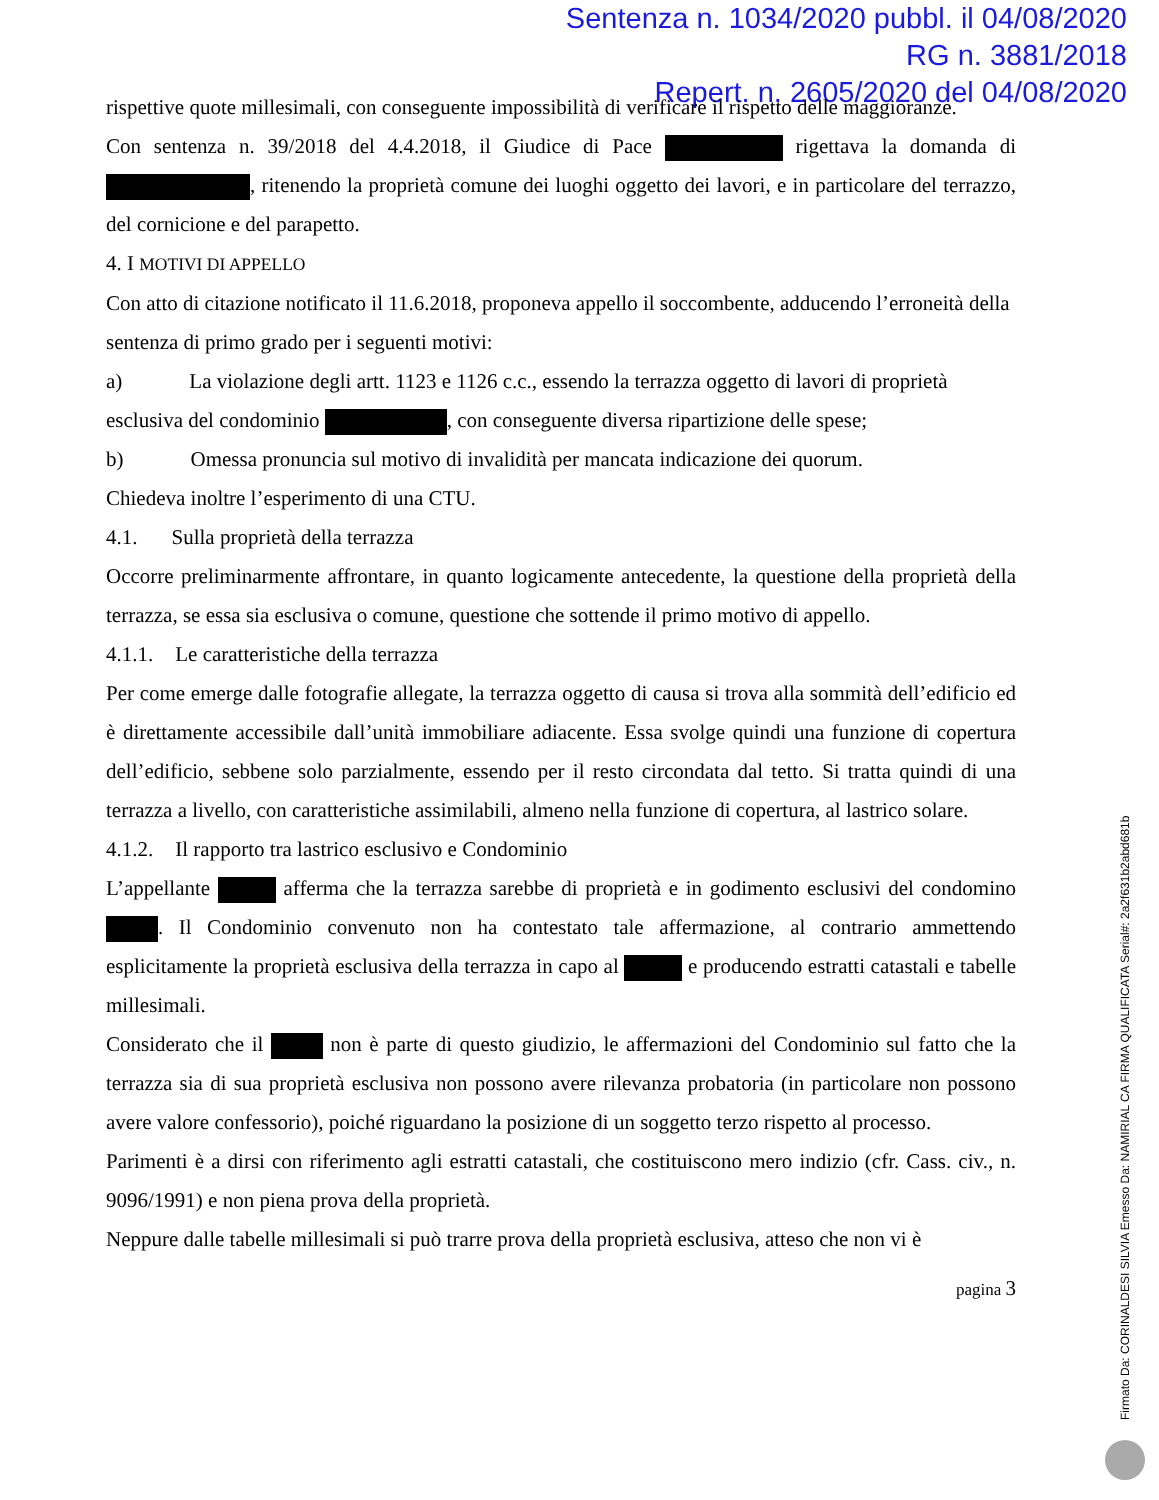Sentenza n. 1034/2020 pubbl. il 04/08/2020
RG n. 3881/2018
Repert. n. 2605/2020 del 04/08/2020
rispettive quote millesimali, con conseguente impossibilità di verificare il rispetto delle maggioranze.
Con sentenza n. 39/2018 del 4.4.2018, il Giudice di Pace rigettava la domanda di , ritenendo la proprietà comune dei luoghi oggetto dei lavori, e in particolare del terrazzo, del cornicione e del parapetto.
4. I MOTIVI DI APPELLO
Con atto di citazione notificato il 11.6.2018, proponeva appello il soccombente, adducendo l’erroneità della sentenza di primo grado per i seguenti motivi:
a) La violazione degli artt. 1123 e 1126 c.c., essendo la terrazza oggetto di lavori di proprietà esclusiva del condominio , con conseguente diversa ripartizione delle spese;
b) Omessa pronuncia sul motivo di invalidità per mancata indicazione dei quorum.
Chiedeva inoltre l’esperimento di una CTU.
4.1. Sulla proprietà della terrazza
Occorre preliminarmente affrontare, in quanto logicamente antecedente, la questione della proprietà della terrazza, se essa sia esclusiva o comune, questione che sottende il primo motivo di appello.
4.1.1. Le caratteristiche della terrazza
Per come emerge dalle fotografie allegate, la terrazza oggetto di causa si trova alla sommità dell’edificio ed è direttamente accessibile dall’unità immobiliare adiacente. Essa svolge quindi una funzione di copertura dell’edificio, sebbene solo parzialmente, essendo per il resto circondata dal tetto. Si tratta quindi di una terrazza a livello, con caratteristiche assimilabili, almeno nella funzione di copertura, al lastrico solare.
4.1.2. Il rapporto tra lastrico esclusivo e Condominio
L’appellante afferma che la terrazza sarebbe di proprietà e in godimento esclusivi del condomino . Il Condominio convenuto non ha contestato tale affermazione, al contrario ammettendo esplicitamente la proprietà esclusiva della terrazza in capo al e producendo estratti catastali e tabelle millesimali.
Considerato che il non è parte di questo giudizio, le affermazioni del Condominio sul fatto che la terrazza sia di sua proprietà esclusiva non possono avere rilevanza probatoria (in particolare non possono avere valore confessorio), poiché riguardano la posizione di un soggetto terzo rispetto al processo.
Parimenti è a dirsi con riferimento agli estratti catastali, che costituiscono mero indizio (cfr. Cass. civ., n. 9096/1991) e non piena prova della proprietà.
Neppure dalle tabelle millesimali si può trarre prova della proprietà esclusiva, atteso che non vi è
pagina 3
Firmato Da: CORINALDESI SILVIA Emesso Da: NAMIRIAL CA FIRMA QUALIFICATA Serial#: 2a2f631b2abd681b